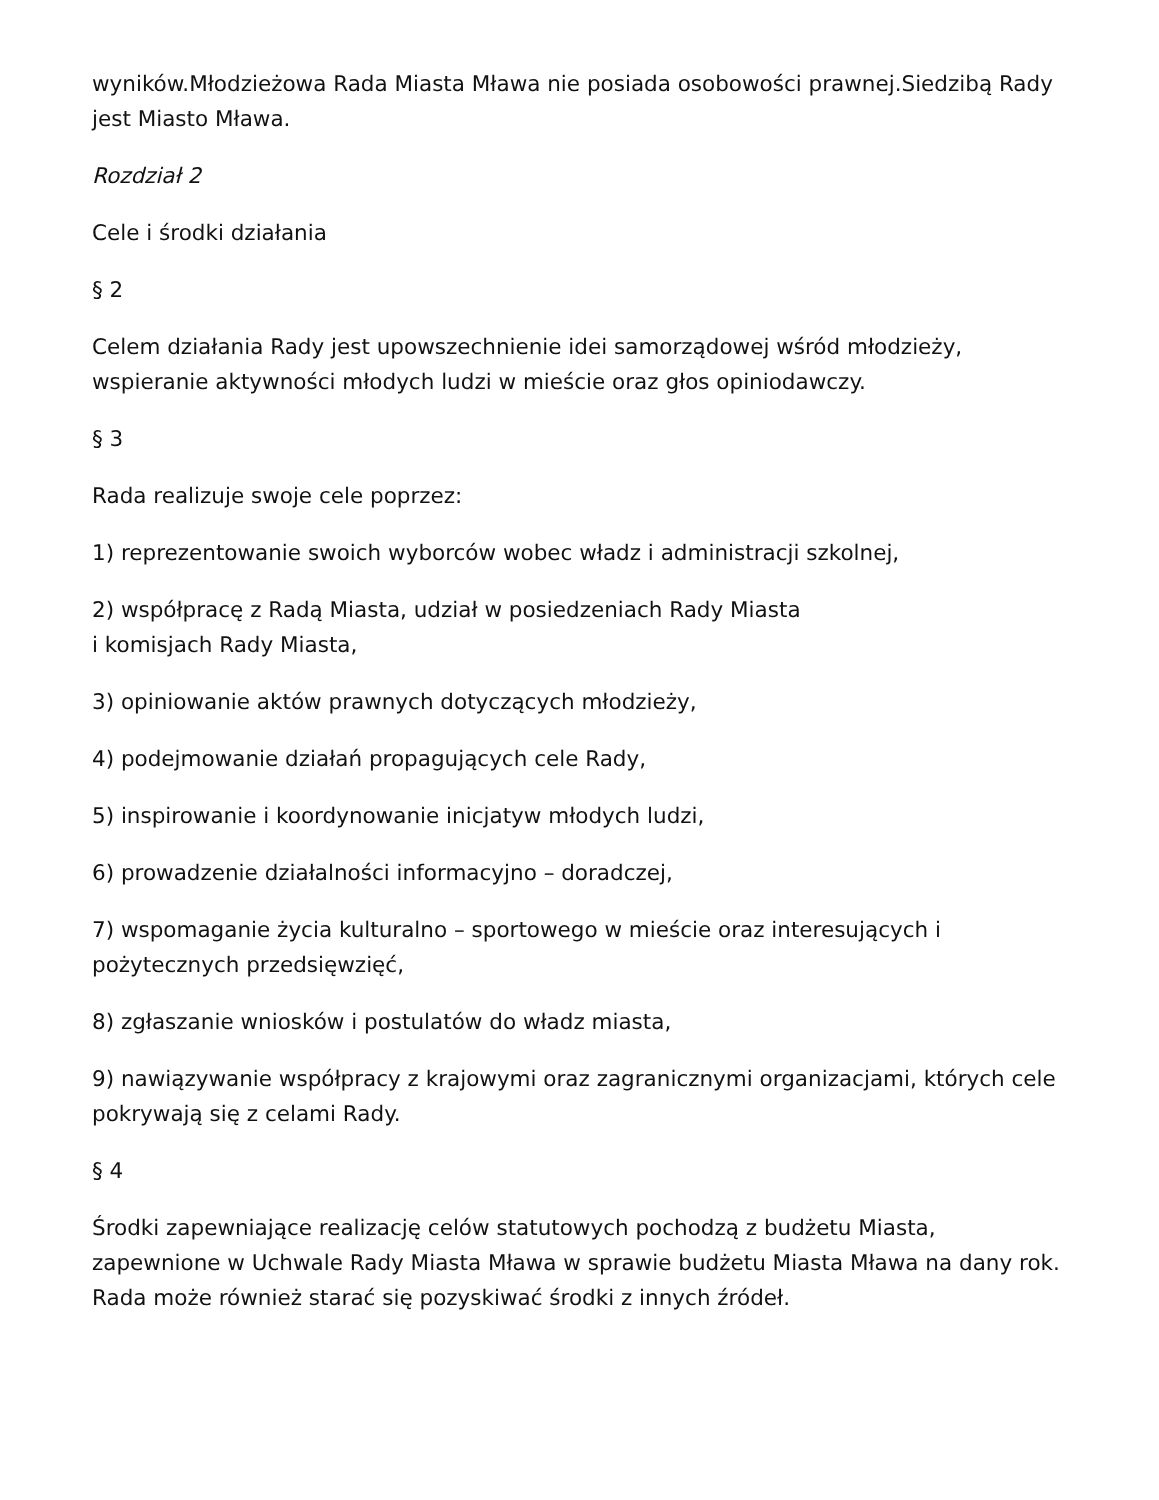wyników.Młodzieżowa Rada Miasta Mława nie posiada osobowości prawnej.Siedzibą Rady jest Miasto Mława.
Rozdział 2
Cele i środki działania
§ 2
Celem działania Rady jest upowszechnienie idei samorządowej wśród młodzieży, wspieranie aktywności młodych ludzi w mieście oraz głos opiniodawczy.
§ 3
Rada realizuje swoje cele poprzez:
1) reprezentowanie swoich wyborców wobec władz i administracji szkolnej,
2) współpracę z Radą Miasta, udział w posiedzeniach Rady Miasta
i komisjach Rady Miasta,
3) opiniowanie aktów prawnych dotyczących młodzieży,
4) podejmowanie działań propagujących cele Rady,
5) inspirowanie i koordynowanie inicjatyw młodych ludzi,
6) prowadzenie działalności informacyjno – doradczej,
7) wspomaganie życia kulturalno – sportowego w mieście oraz interesujących i pożytecznych przedsięwzięć,
8) zgłaszanie wniosków i postulatów do władz miasta,
9) nawiązywanie współpracy z krajowymi oraz zagranicznymi organizacjami, których cele pokrywają się z celami Rady.
§ 4
Środki zapewniające realizację celów statutowych pochodzą z budżetu Miasta, zapewnione w Uchwale Rady Miasta Mława w sprawie budżetu Miasta Mława na dany rok. Rada może również starać się pozyskiwać środki z innych źródeł.